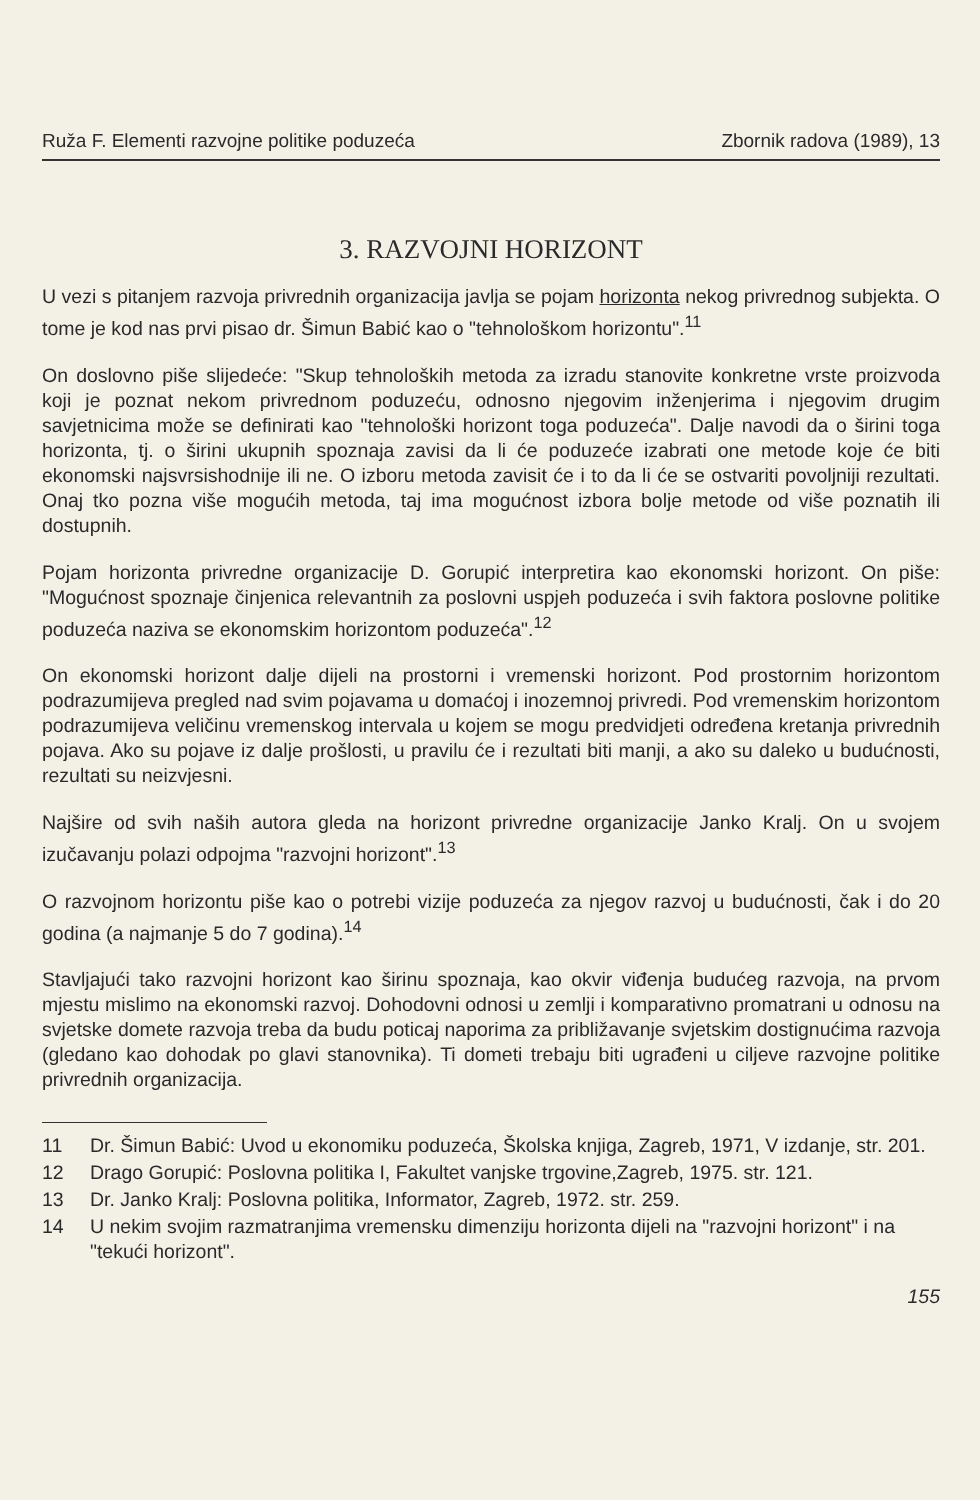Ruža F. Elementi razvojne politike poduzeća Zbornik radova (1989), 13
3. RAZVOJNI HORIZONT
U vezi s pitanjem razvoja privrednih organizacija javlja se pojam horizonta nekog privrednog subjekta. O tome je kod nas prvi pisao dr. Šimun Babić kao o "tehnološkom horizontu".<sup>11</sup>
On doslovno piše slijedeće: "Skup tehnoloških metoda za izradu stanovite konkretne vrste proizvoda koji je poznat nekom privrednom poduzeću, odnosno njegovim inženjerima i njegovim drugim savjetnicima može se definirati kao "tehnološki horizont toga poduzeća". Dalje navodi da o širini toga horizonta, tj. o širini ukupnih spoznaja zavisi da li će poduzeće izabrati one metode koje će biti ekonomski najsvrsishodnije ili ne. O izboru metoda zavisit će i to da li će se ostvariti povoljniji rezultati. Onaj tko pozna više mogućih metoda, taj ima mogućnost izbora bolje metode od više poznatih ili dostupnih.
Pojam horizonta privredne organizacije D. Gorupić interpretira kao ekonomski horizont. On piše: "Mogućnost spoznaje činjenica relevantnih za poslovni uspjeh poduzeća i svih faktora poslovne politike poduzeća naziva se ekonomskim horizontom poduzeća".<sup>12</sup>
On ekonomski horizont dalje dijeli na prostorni i vremenski horizont. Pod prostornim horizontom podrazumijeva pregled nad svim pojavama u domaćoj i inozemnoj privredi. Pod vremenskim horizontom podrazumijeva veličinu vremenskog intervala u kojem se mogu predvidjeti određena kretanja privrednih pojava. Ako su pojave iz dalje prošlosti, u pravilu će i rezultati biti manji, a ako su daleko u budućnosti, rezultati su neizvjesni.
Najšire od svih naših autora gleda na horizont privredne organizacije Janko Kralj. On u svojem izučavanju polazi odpojma "razvojni horizont".<sup>13</sup>
O razvojnom horizontu piše kao o potrebi vizije poduzeća za njegov razvoj u budućnosti, čak i do 20 godina (a najmanje 5 do 7 godina).<sup>14</sup>
Stavljajući tako razvojni horizont kao širinu spoznaja, kao okvir viđenja budućeg razvoja, na prvom mjestu mislimo na ekonomski razvoj. Dohodovni odnosi u zemlji i komparativno promatrani u odnosu na svjetske domete razvoja treba da budu poticaj naporima za približavanje svjetskim dostignućima razvoja (gledano kao dohodak po glavi stanovnika). Ti dometi trebaju biti ugrađeni u ciljeve razvojne politike privrednih organizacija.
11 Dr. Šimun Babić: Uvod u ekonomiku poduzeća, Školska knjiga, Zagreb, 1971, V izdanje, str. 201.
12 Drago Gorupić: Poslovna politika I, Fakultet vanjske trgovine,Zagreb, 1975. str. 121.
13 Dr. Janko Kralj: Poslovna politika, Informator, Zagreb, 1972. str. 259.
14 U nekim svojim razmatranjima vremensku dimenziju horizonta dijeli na "razvojni horizont" i na "tekući horizont".
155